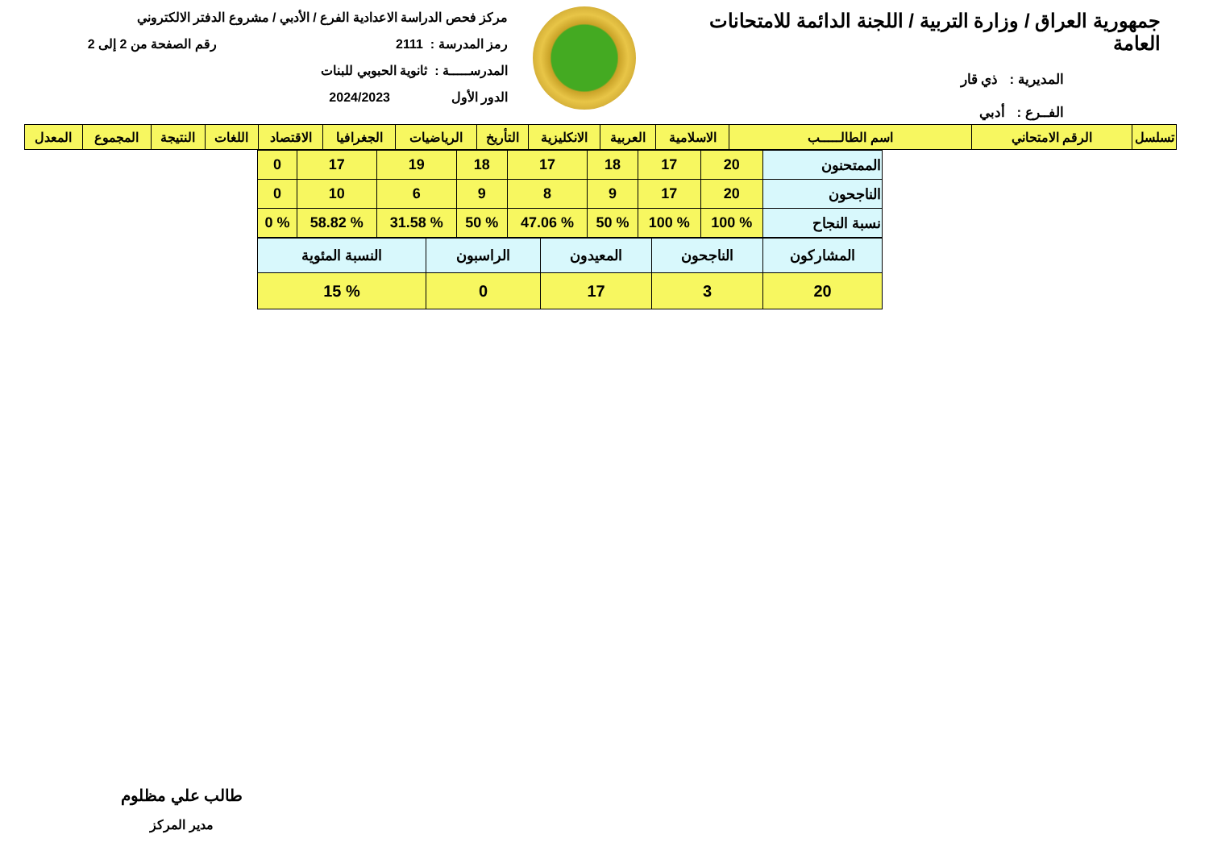جمهورية العراق / وزارة التربية / اللجنة الدائمة للامتحانات العامة
المديرية : ذي قار
الفــرع : أدبي
مركز فحص الدراسة الاعدادية الفرع / الأدبي / مشروع الدفتر الالكتروني
رمز المدرسة : 2111 رقم الصفحة من 2 إلى 2
المدرســـــة : ثانوية الحبوبي للبنات
الدور الأول 2024/2023
| تسلسل | الرقم الامتحاني | اسم الطالـــــب | الاسلامية | العربية | الانكليزية | التأريخ | الرياضيات | الجغرافيا | الاقتصاد | اللغات | النتيجة | المجموع | المعدل |
| --- | --- | --- | --- | --- | --- | --- | --- | --- | --- | --- | --- | --- | --- |
| الممتحنون | 20 | 17 | 18 | 17 | 18 | 19 | 17 | 0 |
| الناجحون | 20 | 17 | 9 | 8 | 9 | 6 | 10 | 0 |
| نسبة النجاح | % 100 | % 100 | % 50 | % 47.06 | % 50 | % 31.58 | % 58.82 | % 0 |
| المشاركون | الناجحون | المعيدون | الراسبون | النسبة المئوية |
| 20 | 3 | 17 | 0 | % 15 |
طالب علي مظلوم
مدير المركز